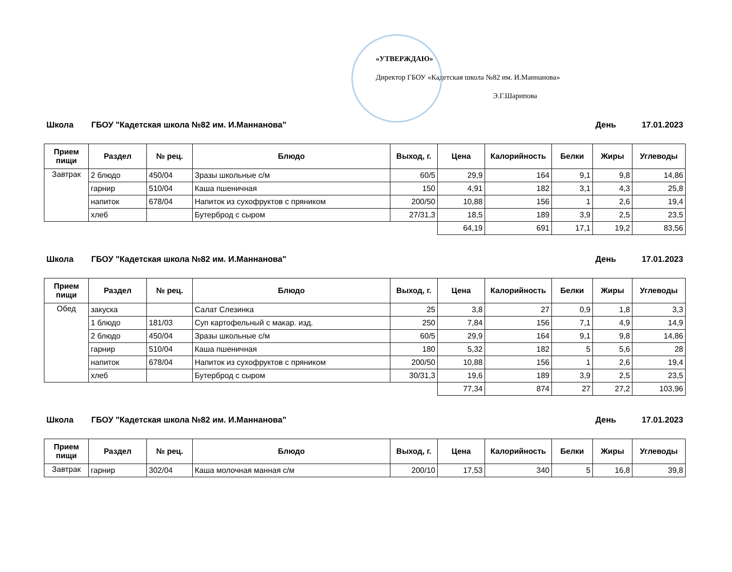«УТВЕРЖДАЮ»
Директор ГБОУ «Кадетская школа №82 им. И.Маннанова»
Э.Г.Шарипова
Школа ГБОУ "Кадетская школа №82 им. И.Маннанова" День 17.01.2023
| Прием пищи | Раздел | № рец. | Блюдо | Выход, г. | Цена | Калорийность | Белки | Жиры | Углеводы |
| --- | --- | --- | --- | --- | --- | --- | --- | --- | --- |
| Завтрак | 2 блюдо | 450/04 | Зразы школьные с/м | 60/5 | 29,9 | 164 | 9,1 | 9,8 | 14,86 |
| | гарнир | 510/04 | Каша пшеничная | 150 | 4,91 | 182 | 3,1 | 4,3 | 25,8 |
| | напиток | 678/04 | Напиток из сухофруктов с пряником | 200/50 | 10,88 | 156 | 1 | 2,6 | 19,4 |
| | хлеб | | Бутерброд с сыром | 27/31,3 | 18,5 | 189 | 3,9 | 2,5 | 23,5 |
| | | | | | 64,19 | 691 | 17,1 | 19,2 | 83,56 |
Школа ГБОУ "Кадетская школа №82 им. И.Маннанова" День 17.01.2023
| Прием пищи | Раздел | № рец. | Блюдо | Выход, г. | Цена | Калорийность | Белки | Жиры | Углеводы |
| --- | --- | --- | --- | --- | --- | --- | --- | --- | --- |
| Обед | закуска | | Салат Слезинка | 25 | 3,8 | 27 | 0,9 | 1,8 | 3,3 |
| | 1 блюдо | 181/03 | Суп картофельный с макар. изд. | 250 | 7,84 | 156 | 7,1 | 4,9 | 14,9 |
| | 2 блюдо | 450/04 | Зразы школьные с/м | 60/5 | 29,9 | 164 | 9,1 | 9,8 | 14,86 |
| | гарнир | 510/04 | Каша пшеничная | 180 | 5,32 | 182 | 5 | 5,6 | 28 |
| | напиток | 678/04 | Напиток из сухофруктов с пряником | 200/50 | 10,88 | 156 | 1 | 2,6 | 19,4 |
| | хлеб | | Бутерброд с сыром | 30/31,3 | 19,6 | 189 | 3,9 | 2,5 | 23,5 |
| | | | | | 77,34 | 874 | 27 | 27,2 | 103,96 |
Школа ГБОУ "Кадетская школа №82 им. И.Маннанова" День 17.01.2023
| Прием пищи | Раздел | № рец. | Блюдо | Выход, г. | Цена | Калорийность | Белки | Жиры | Углеводы |
| --- | --- | --- | --- | --- | --- | --- | --- | --- | --- |
| Завтрак | гарнир | 302/04 | Каша молочная манная с/м | 200/10 | 17,53 | 340 | 5 | 16,8 | 39,8 |